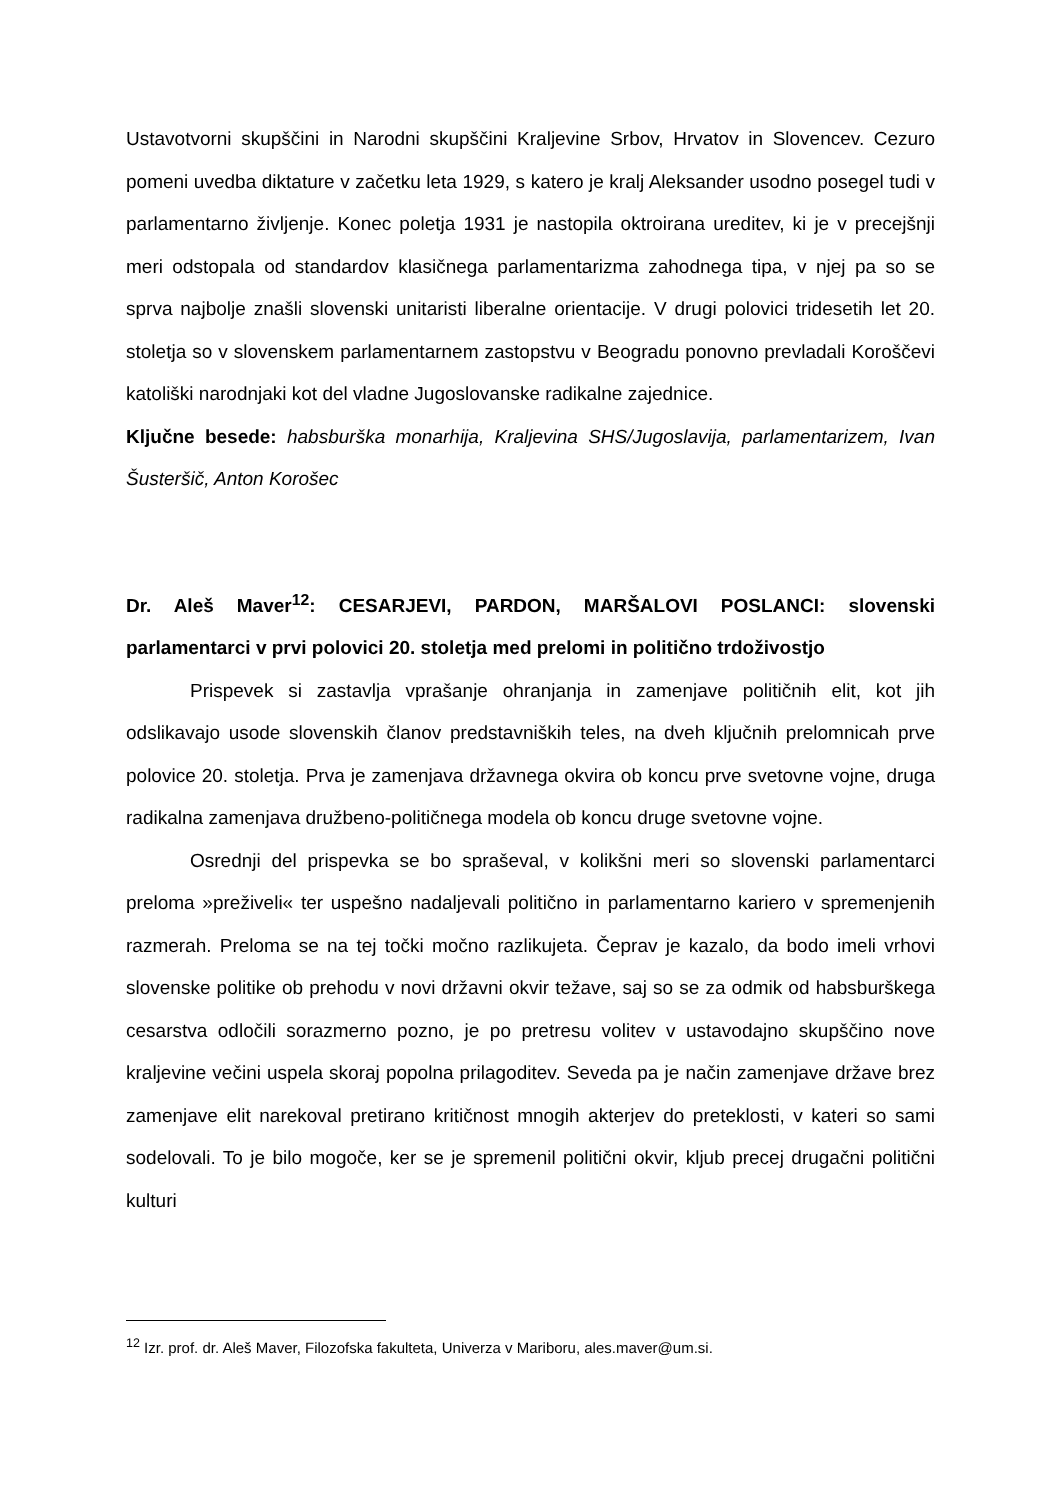Ustavotvorni skupščini in Narodni skupščini Kraljevine Srbov, Hrvatov in Slovencev. Cezuro pomeni uvedba diktature v začetku leta 1929, s katero je kralj Aleksander usodno posegel tudi v parlamentarno življenje. Konec poletja 1931 je nastopila oktroirana ureditev, ki je v precejšnji meri odstopala od standardov klasičnega parlamentarizma zahodnega tipa, v njej pa so se sprva najbolje znašli slovenski unitaristi liberalne orientacije. V drugi polovici tridesetih let 20. stoletja so v slovenskem parlamentarnem zastopstvu v Beogradu ponovno prevladali Koroščevi katoliški narodnjaki kot del vladne Jugoslovanske radikalne zajednice.
Ključne besede: habsburška monarhija, Kraljevina SHS/Jugoslavija, parlamentarizem, Ivan Šusteršič, Anton Korošec
Dr. Aleš Maver<sup>12</sup>: CESARJEVI, PARDON, MARŠALOVI POSLANCI: slovenski parlamentarci v prvi polovici 20. stoletja med prelomi in politično trdoživostjo
Prispevek si zastavlja vprašanje ohranjanja in zamenjave političnih elit, kot jih odslikavajo usode slovenskih članov predstavniških teles, na dveh ključnih prelomnicah prve polovice 20. stoletja. Prva je zamenjava državnega okvira ob koncu prve svetovne vojne, druga radikalna zamenjava družbeno-političnega modela ob koncu druge svetovne vojne.
Osrednji del prispevka se bo spraševal, v kolikšni meri so slovenski parlamentarci preloma »preživeli« ter uspešno nadaljevali politično in parlamentarno kariero v spremenjenih razmerah. Preloma se na tej točki močno razlikujeta. Čeprav je kazalo, da bodo imeli vrhovi slovenske politike ob prehodu v novi državni okvir težave, saj so se za odmik od habsburškega cesarstva odločili sorazmerno pozno, je po pretresu volitev v ustavodajno skupščino nove kraljevine večini uspela skoraj popolna prilagoditev. Seveda pa je način zamenjave države brez zamenjave elit narekoval pretirano kritičnost mnogih akterjev do preteklosti, v kateri so sami sodelovali. To je bilo mogoče, ker se je spremenil politični okvir, kljub precej drugačni politični kulturi
<sup>12</sup> Izr. prof. dr. Aleš Maver, Filozofska fakulteta, Univerza v Mariboru, ales.maver@um.si.